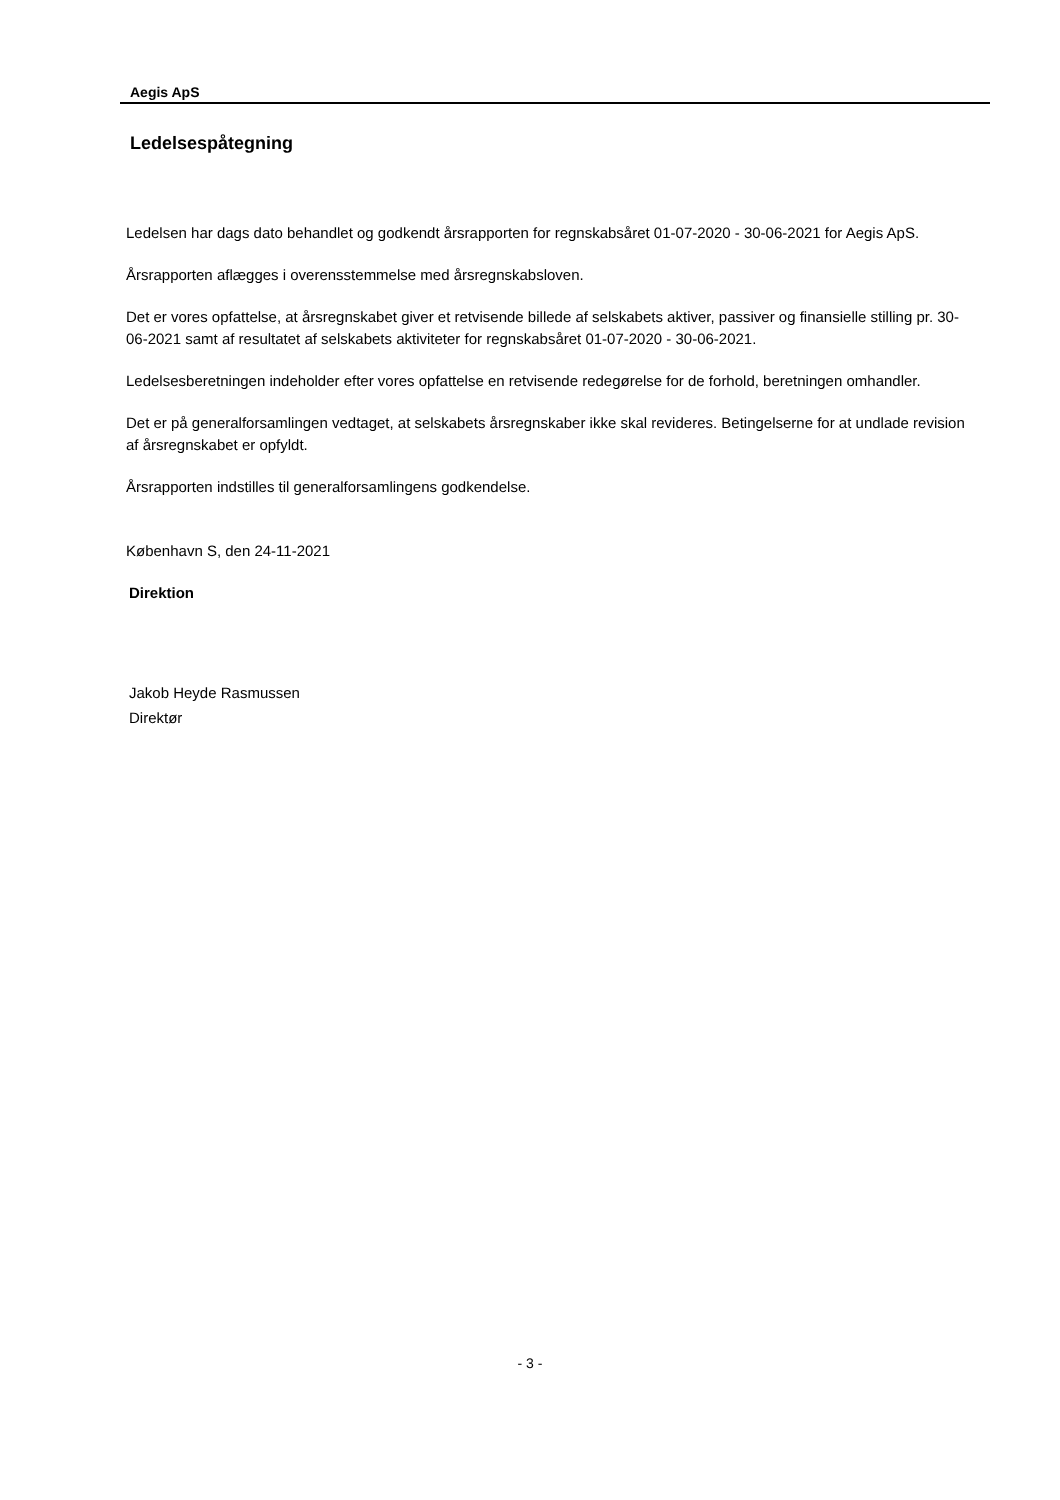Aegis ApS
Ledelsespåtegning
Ledelsen har dags dato behandlet og godkendt årsrapporten for regnskabsåret 01-07-2020 - 30-06-2021 for Aegis ApS.
Årsrapporten aflægges i overensstemmelse med årsregnskabsloven.
Det er vores opfattelse, at årsregnskabet giver et retvisende billede af selskabets aktiver, passiver og finansielle stilling pr. 30-06-2021 samt af resultatet af selskabets aktiviteter for regnskabsåret 01-07-2020 - 30-06-2021.
Ledelsesberetningen indeholder efter vores opfattelse en retvisende redegørelse for de forhold, beretningen omhandler.
Det er på generalforsamlingen vedtaget, at selskabets årsregnskaber ikke skal revideres. Betingelserne for at undlade revision af årsregnskabet er opfyldt.
Årsrapporten indstilles til generalforsamlingens godkendelse.
København S, den 24-11-2021
Direktion
Jakob Heyde Rasmussen
Direktør
- 3 -